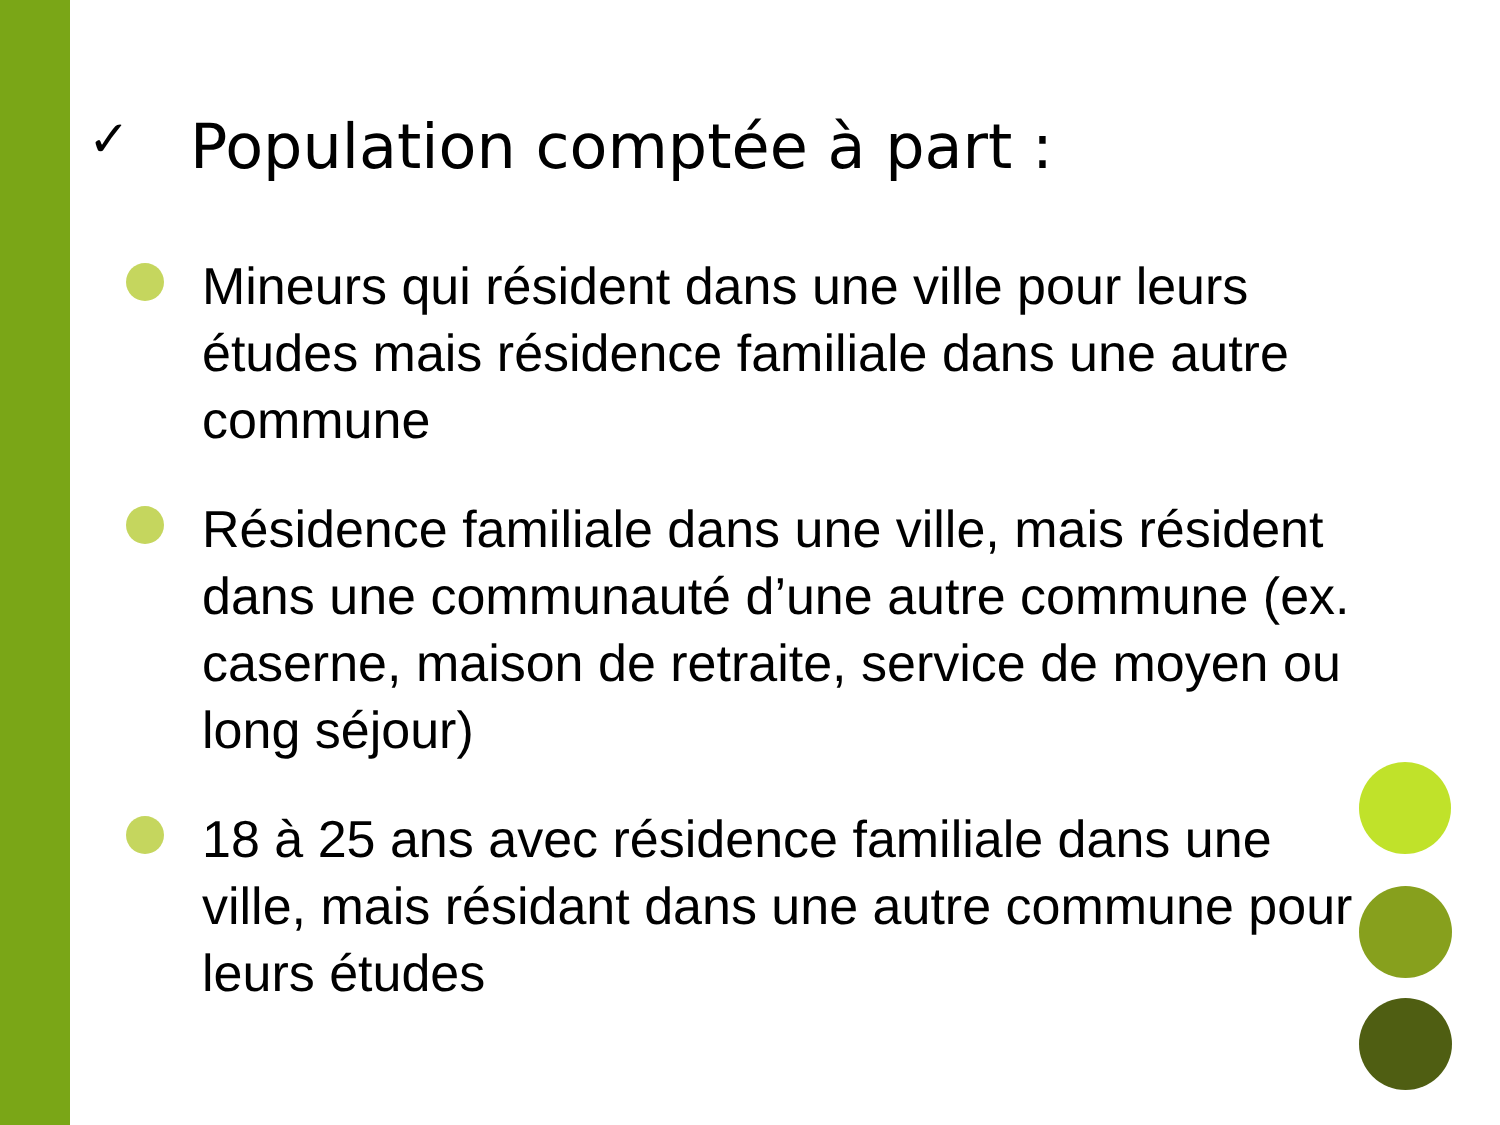✓ Population comptée à part :
Mineurs qui résident dans une ville pour leurs études mais résidence familiale dans une autre commune
Résidence familiale dans une ville, mais résident dans une communauté d’une autre commune (ex. caserne, maison de retraite, service de moyen ou long séjour)
18 à 25 ans avec résidence familiale dans une ville, mais résidant dans une autre commune pour leurs études